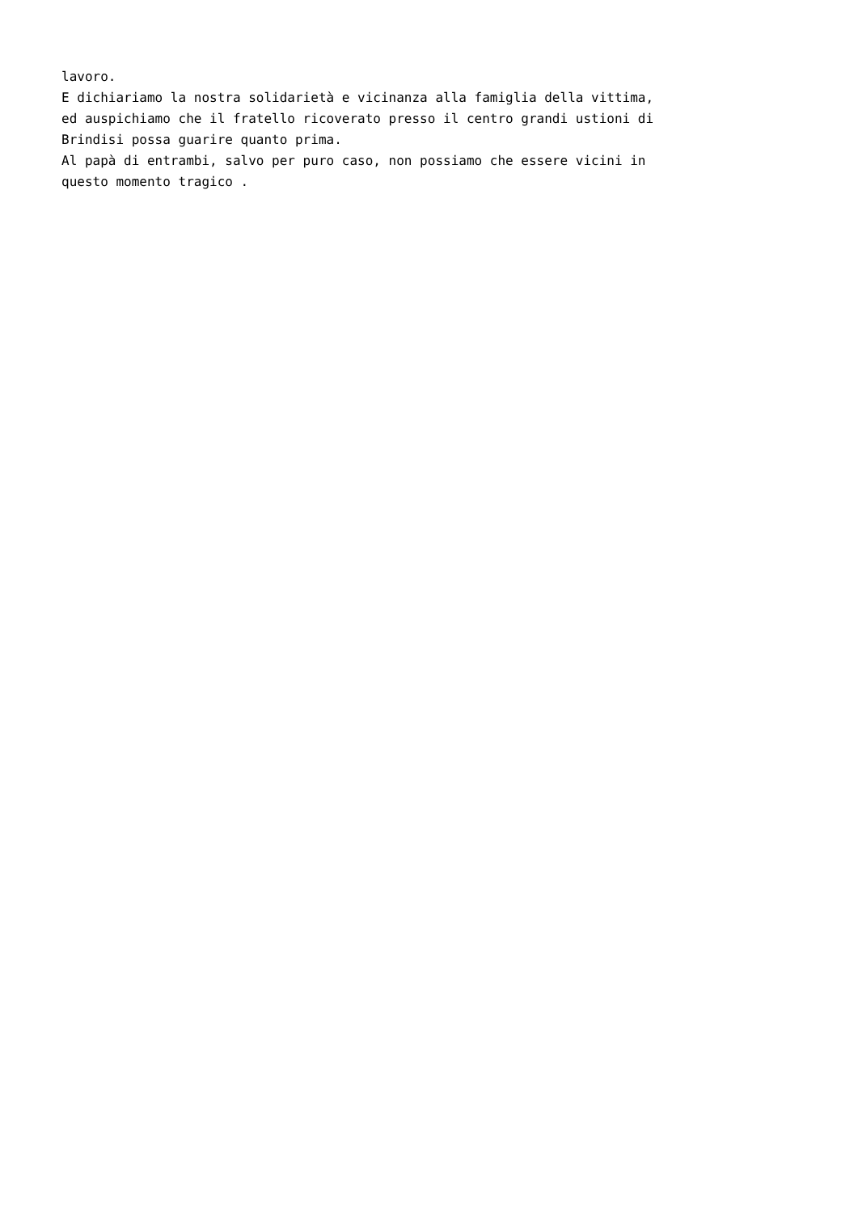lavoro.
E dichiariamo la nostra solidarietà e vicinanza alla famiglia della vittima,
ed auspichiamo che il fratello ricoverato presso il centro grandi ustioni di
Brindisi possa guarire quanto prima.
Al papà di entrambi, salvo per puro caso, non possiamo che essere vicini in
questo momento tragico .